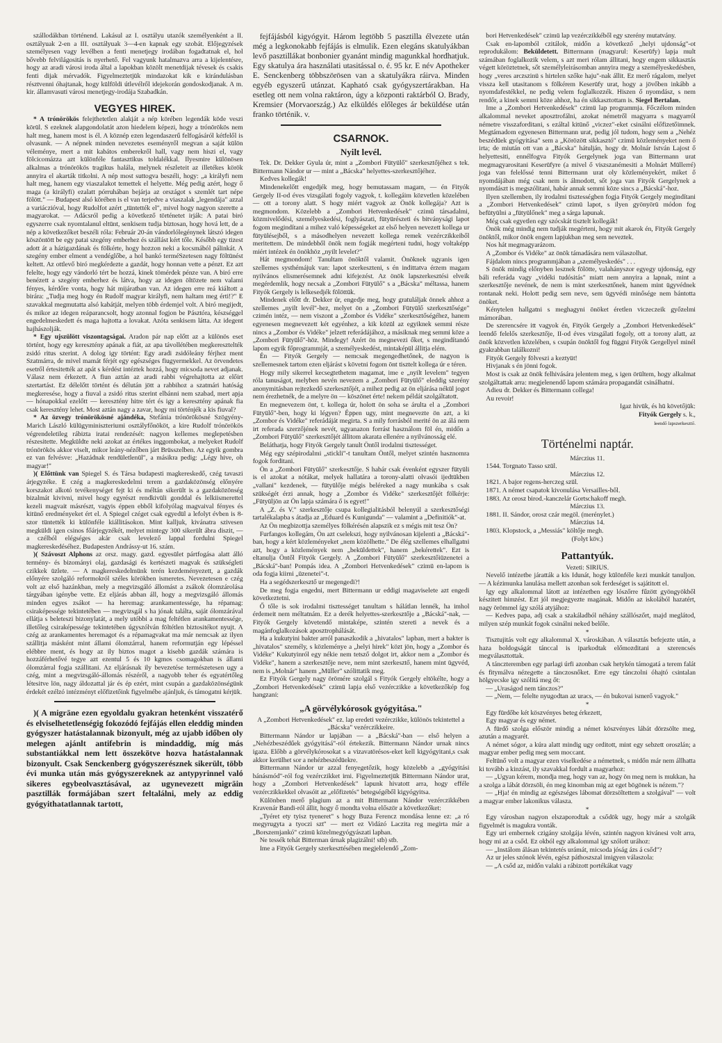szállodákban történend. Lakásul az I. osztályu utazók személyenként a II. osztályuak 2-en a III. osztályuak 3—4-en kapnak egy szobát. Előjegyzések személyesen vagy levélben a fenti menetjegy irodában fogadtatnak el, hol bővebb felvilágositás is nyerhető. Fel vagyunk hatalmazva arra a kijelentésre, hogy az aradi városi iroda által a lapokban közölt menetdijak tévesek és csakis fenti dijak mérvadók. Figyelmeztetjük mindazokat kik e kirándulásban résztvenni óhajtanak, hogy külföldi útlevélről idejekorán gondoskodjanak. A m. kir. államvasuti városi menetjegy-irodája Szabadkán.
VEGYES HIREK.
* A trónörökös felejthetetlen alakját a nép körében legendák köde veszi körül. S ezeknek alapgondolatát azon hiedelem képezi, hogy a trónörökös nem halt meg, hanem most is él. A köznép ezen legendaszerű felfogásáról kétfelől is olvasunk. — A népnek minden nevezetes eseményről megvan a saját külön véleménye, mert a mit kabátos emberekről hall, vagy nem hiszi el, vagy fölcicomázza azt különféle fantasztikus toldalékkal. Ilyesmire különösen alkalmas a trónörökös tragikus halála, melynek részleteit az illetékes körök annyira el akarták titkolni. A nép most suttogva beszéli, hogy: „a királyfi nem halt meg, hanem egy viaszalakot temettek el helyette. Még pedig azért, hogy ő maga (a királyfi) ezalatt pórruhában bejárja az országot s szemlét tart népe fölött." — Budapest alsó körében is el van terjedve a viaszalak „legendája" azzal a variáczióval, hogy Rudolfot azért „tüntették el", mivel hogy nagyon szerette a magyarokat. — Adácsról pedig a következő történetet irják: A patai biró egyszerre csak nyomtalanul eltünt, senkisem tudja biztosan, hogy hová lett, de a nép a következőket beszéli róla: Február 20-án vándorlólegénynek látszó idegen köszöntött be egy patai szegény emberhez és szállást kért tőle. Később egy tizest adott át a házigazdának és fölkérte, hogy hozzon neki a kocsmából pálinkát. A szegény ember elment a vendéglőbe, a hol bankó terméSzetesen nagy föltünést keltett. Az ottlevő biró megkérdezte a gazdát, hogy honnan vette a pénzt. Ez azt felelte, hogy egy vándorló tért be hozzá, kinek tömérdek pénze van. A biró erre benézett a szegény emberhez és látva, hogy az idegen öltözete nem valami fényes, kérdőre vonta, hogy hát mijáratban van. Az idegen erre reá kiáltott a birára: „Tudja meg hogy én Rudolf magyar királyfi, nem haltam meg érti!?" E szavakkal megmutatta alsó kabátját, melyen több érdemjel volt. A biró megijedt, és mikor az idegen reáparancsolt, hogy azonnal fogjon be Pásztóra, készséggel engedelmeskedett és maga hajtotta a lovakat. Azóta senkisem látta. Az idegent hajhászolják.
* Egy ujszülött viszontagságai. Aradon pár nap előtt az a különös eset történt, hogy egy keresztény apának a fiát, az apa távollétében megkeresztelték zsidó ritus szerint. A dolog igy történt: Egy aradi zsidóleány férjhez ment Szatmárra, de mivel mamát férjét egy egészséges fiugyermekkel. Az örvendetes esetről értesitették az apát s kérdést intéztek hozzá, hogy micsoda nevet adjanak. Válasz nem érkezett. A fiun aztán az aradi rabbi végrehajtotta az előirt szertartást. Ez délelőtt történt és délután jött a rabbihoz a szatmári hatóság megkeresése, hogy a fiuval a zsidó ritus szerint elbánni nem szabad, mert apja — hónapokkal ezelőtt — keresztény hitre tért és igy a keresztény apának fia csak keresztény lehet. Most aztán nagy a zavar, hogy mi történjék a kis fiuval?
* Az özvegy trónörökösné ajándéka, Stefánia trónörökösné Szögyény-Marich László külügyminiszteriumi osztályfőnököt, a kire Rudolf trónörökös végrendeletileg rábizta iratai rendezését: nagyon kellemes meglepetésben részesitette. Megküldte neki azokat az értékes inggombokat, a melyeket Rudolf trónörökös akkor viselt, mikor leány-nézőben járt Brüsszelben. Az egyik gombra ez van felvésve: „Hazádnak rendületlenül", a másikra pedig: „Légy hive, oh magyar!"
)( Előttünk van Spiegel S. és Társa budapesti magkereskedő, czég tavaszi árjegyzéke. E czég a magkereskedelmi terem a gazdaközönség előnyére korszakot alkotó tevékenységet fejt ki és méltán sikerült is a gazdaközönség bizalmát kivivni, mivel hogy egyrészt rendkivüli gonddal és lelkiismerettel kezeli magvait másrészt, vagyis éppen ebből kifolyólag magvaival fényes és kitünő eredményeket ért el. A Spiegel czéget csak egyedül a lefolyt évben is 8-szor tüntették ki különféle kiállitásokon. Mint kalljuk, kivánatra szivesen megküldi igen csinos főárjegyzékét, melyet mintegy 300 sikerült ábra diszit, — a czélból elégséges akár csak levelező lappal fordulni Spiegel magkereskedéséhez. Budapesten Andrássy-ut 16. szám.
)( Szávoszt Alphons az orsz. magy. gazd. egyesület pártfogása alatt álló termény- és bizományi olaj, gazdasági és kertészeti magvak és szükségleti czikkek üzlete. — A magkereskedelmünk terén kezdeményezett, a gazdák előnyére szolgáló reformokról széles körökben ismeretes. Nevezetesen e czég volt az első hazánkban, mely a megvizsgáló állomást a zsákok ólomzárolása tárgyában igénybe vette. Ez eljárás abban áll, hogy a megvizsgáló állomás minden egyes zsákot — ha heremag: arankamentessége, ha répamag: csiraképessége tekintetében — megvizsgál s ha jónak találta, saját ólomzárával ellátja s beleteszi bizonylatát, a mely utóbbi a mag feltétlen arankamentessége, illetőleg csiraképessége tekintetében úgyszólván föltétlen biztositékot nyujt. A czég az arankamentes heremagot és a répamagvakat ma már nemcsak az ilyen szállitja másként mint állami ólomzárral, hanem reformutján egy lépéssel elébbre ment, és hogy az ily biztos magot a kisebb gazdák számára is hozzáférhetővé tegye azt ezentul 5 és 10 kgmos csomagokban is állami ólomzárral fogja szállitani. Az eljárásnak ily bevezetése természetesen ugy a czég, mint a megvizsgáló-állomás részéről, a nagyobb teher és egyatértőleg létesitve lön, nagy áldozattal jár és ép ezért, mint csupán a gazdaközönségünk érdekét ezélzó intézményt előfizetőink figyelmébe ajánljuk, és támogatni kérjük.
)( A migräne ezen egyoldalu gyakran hetenként visszatérő és elviselhetetlenségig fokozódó fejfájás ellen eleddig minden gyógyszer hatástalannak bizonyult, még az ujabb időben oly melegen ajánlt antifebrin is mindaddig, míg más substantiákkal nem lett összekötve hozva hatástalannak bizonyult. Csak Senckenberg gyógyszerésznek sikerült, több évi munka után más gyógyszereknek az antypyrinnel való sikeres egybeolvasztásával, az ugynevezett migräin pasztillák formájában szert feltalálni, mely az eddig gyógyithatatlannak tartott,
fejfájásból kigyógyit. Három legtöbb 5 pasztilla élvezete után még a legkonokabb fejfájás is elmulik. Ezen elegáns skatulyákban levő pasztillákat bonbonier gyanánt mindig magunkkal hordhatjuk. Egy skatulya ára használati utasitással o. é. 95 kr. E név Apotheker E. Senckenberg többszörösen van a skatulyákra ráirva. Minden egyéb egyszerű utánzat. Kapható csak gyógyszertárakban. Ha esetleg ott nem volna raktáron, úgy a központi raktárból O. Brady, Kremsier (Morvaország.) Az elküldés előleges ár beküldése után franko történik. v.
CSARNOK.
Nyilt levél.
Tek. Dr. Dekker Gyula úr, mint a „Zombori Fütyülő" szerkesztőjéhez s tek. Bittermann Nándor ur — mint a „Bácska" helyettes-szerkesztőjéhez.
Kedves kollegák!
Mindenekelőtt engedjék meg, hogy bemutassam magam, — én Fityók Gergely II-od éves vizsgálati fogoly vagyok, t. kollegáim közvetlen közelében — ott a torony alatt. S hogy miért vagyok az Önök kollegája? Azt is megmondom. Közelebb a „Zombori Hetvenkedések" czimü társadalmi, közmivelődési, személyeskedési, foglyászati, fütyürészeti és bitványsági lapot fogom megindítani a mihez való képességeket az első helyen nevezett kollega ur fütyülésejből, s a másodhelyen nevezett kollega remek vezérczikkeiből meritettem. De mindebből önök nem fogják megérteni tudni, hogy voltaképp miért intézek én önökhöz „nyilt levelet?"
Hát megmondom! Tanultam önöktől valamit. Önöknek ugyanis igen szellemes systhémájuk van: lapot szerkeszteni, s én indittatva érzem magam nyilvános elismerésemnek adni kifejezést. Az önök lapszerkesztési elveik megérdemlik, hogy necsak a „Zombori Fütyülő" s a „Bácska" méltassa, hanem Fityók Gergely is lelkesedjék fölöttük.
Mindenek előtt dr. Dekker úr, engedje meg, hogy gratuláljak önnek ahhoz a szellemes „nyilt levél"-hez, melyet ön a „Zombori Fütyülő szerkesztősége" czimén intéz, — nem viszont a „Zombor és Vidéke" szerkesztőségéhez, hanem egyenesen megnevezett két egyénhez, a kik közül az egyiknek semmi része nincs a „Zombor és Vidéke" jelzett referádájához, a másiknak meg semmi köze a „Zombori Fütyülő"-höz. Mindegy! Azért ön megnevezi őket, s megindítandó lapom egyik főprogrammját, a személyeskedést, mintaképül állitja elém.
Én — Fityók Gergely — nemcsak megengedhetőnek, de nagyon is szellemesnek tartom ezen eljárást s követni fogom önt tisztelt kollega úr e téren.
Hogy mily sikerrel kecsegtethetem magamat, ime e „nyilt levelem" tegyen róla tanuságot, melyben nevén nevezem a „Zombori Fütyülő" eleddig szerény anonymitásban rejtezkedő szerkesztőjét, a mihez pedig az ön eljárása nékül jogot nem érezhetnék, de a melyre ön — köszönet érte! nekem példát szolgáltatott.
En megnevezem önt, t. kollega úr, holott ön soha se árulta el a „Zombori Fütyülő"-ben, hogy ki légyen? Éppen ugy, mint megnevezte ön azt, a ki „Zombor és Vidéke" referádáját megirta. S a mily forrásból merité ön az álá nem irt referada szerzőjének nevét, ugyanazon forrást használom föl én, midőn a „Zombori Fütyülő" szerkesztőjét állitom akarata ellenére a nyilvánosság elé.
Beláthatja, hogy Fityók Gergely tanult Öntől irodalmi tisztességet.
Még egy szépirodalmi „stickli"-t tanultam Öntől, melyet szintén hasznomra fogok forditani.
Ön a „Zombori Fütyülő" szerkesztője. S habár csak évenként egyszer fütyüli is el azokat a nótákat, melyek hallatára a torony-alatti olvasói ijedtükben „vallani" kezdenek, — fütyülője mégis beléreked a nagy munkába s csak szükségét érzi annak, hogy a „Zombor és Vidéke" szerkesztőjét fölkérje: „Fütyüljön az Ön lapja számára ő is egyet!"
A „Z. és V." szerkesztője csupa kollegialitásból belenyúl a szerkesztőségi tartalékalapba s átadja az „Eduard és Kunigunda" — valamint a „Definitiók"-at.
Az Ön megbizottja személyes fölkérésén alapszik ez s mégis mit tesz Ön?
Furfangos kollegám, Ön azt cselekszi, hogy nyilvánosan kijelenti a „Bácská"-ban, hogy a kért közleményeket „nem közölhette." De élég szellemes elhallgatni azt, hogy a közlemények nem „beküldettek", hanem „bekérettek". Ezt is eltanulja Öntől Fityók Gergely. A „Zombori Fütyülő" szerkesztőiüzenetei a „Bácská"-ban! Pompás idea. A „Zombori Hetvenkedések" czimü en-lapom is oda fogja kiirni „üzenetei"-t.
Ha a segédszerkesztő ur megengedi?!
De meg fogja engedni, mert Bittermann ur eddigi magaviselete azt engedi következtetni.
Ő tőle is sok irodalmi tisztességet tanultam s hálátlan lennék, ha imhol érdemeit nem méltatnám. Ez a derék helyettes-szerkesztője a „Bácská"-nak, — Fityók Gergely követendő mintaképe, szintén szereti a nevek és a magánfoglalkozások aposztrophálását.
Ha a kukutyini bakter arról panaszkodik a „hivatalos" lapban, mert a bakter is „hivatalos" személy, s közleménye a „helyi hirek" közt jön, hogy a „Zombor és Vidéke" Kukutyinról egy nékie nem tetsző dolgot irt, akkor nem a „Zombor és Vidéke", hanem a szerkesztője neve, nem mint szerkesztő, hanem mint ügyvéd, nem is „Molnár" hanem „Müller" szólittatik meg.
Ez Fityók Gergely nagy örömére szolgál s Fityók Gergely eltökélte, hogy a „Zombori Hetvenkedések" czimü lapja első vezérczikke a következőkép fog hangzani:
„A görvélykórosok gyógyitása."
A „Zombori Hetvenkedések" ez. lap eredeti vezérczikke, különös tekintettel a „Bácska" vezérczikkeire.
Bittermann Nándor ur lapjában — a „Bácská"-ban — első helyen a „Nehézbeszédűek gyógyitásá"-ról értekezik. Bittermann Nándor urnak nincs igaza. Előbb a görvélykórosokat s a vizavatörésos-eket kell kigyógyitani,s csak akkor kerülhet sor a nehézbeszédüekre.
Bittermann Nándor ur azzal fenyegetőzik, hogy közelebb a „gyógyitási bánásmód"-ról fog vezérczikket irni. Figyelmeztetjük Bittermann Nándor urat, hogy a „Zombori Hetvenkedések" lapunk hivatott arra, hogy efféle vezérczikkekkel olvasóit az „előfizetés" betegségéből kigyógyitsa.
Különben merő plagium az a mit Bittermann Nándor vezérczikkében Kravenár Bandi-ról állit, hogy ő mondta volna először a következőket:
„Tyéret ety tyisz tyeneret" s hogy Buza Ferencz mondása lenne ez: „a ró megyrugyta a tyoczi szt" — mert ez Vidázó Laczita reg megirta már a „Borszemjankó" czimü közelmegyógyászati lapban.
Ne tessék tehát Bitterman úrnak plagizálni! stb) stb.
Ime a Fityók Gergely szerkesztésében megjelelendő „Zom-
bori Hetvenkedések" czimü lap vezérczikkéből egy szerény mutatvány.
Csak en-lapomból czitálok, midőn a következő „helyi ujdonság"-ot reprodukálom: Beküldetett. Bittermann (magyarul: Keserüfy) lapja mult számában foglalkozik velem, s azt meri rólam állitani, hogy engem sikkasztás végett köröztetnek, sőt személyleirásomban annyira megy a személyeskedésben, hogy „veres arczszinü s hirtelen szőke haju"-nak állit. Ez merő rágalom, melyet vissza kell utasitanom s fölkérem Keserüfy urat, hogy a jövőben inkább a nyomdafestékkel, ne pedig velem foglalkozzék. Hiszen ő nyomdász, s nem rendőr, a kinek semmi köze ahhoz, ha én sikkasztottam is. Siegel Bertalan.
Ime a „Zombori Hetvenkedések" czimü lap programmja. Főczélom minden alkalommal neveket aposztrofálni, azokat németről magyarra s magyarról németre visszaforditani, s ezáltal kitünő „viczez"-eket csinálni előfizetőimnek. Megtámadom egyenesen Bittermann urat, pedig jól tudom, hogy sem a „Nehéz beszédüek gyógyitása" sem a „Körözött sikkasztó" czimü közleményeket nem ő irta; de miután ott van a „Bácska" hátulján, hogy dr. Molnár István Lajost ő helyettesiti, ennélfogva Fityók Gergelynek joga van Bittermann urat megmagyarositani Keserüfyre (a mivel ő viszszanémesiti a Molnárt Müllerré) joga van felelőssé tenni Bittermann urat oly közleményekért, miket ő nyomdájában még csak nem is álmodott, sőt joga van Fityók Gergelynek a nyomdászt is megszólitani, habár annak semmi köze sincs a „Bácská"-hoz.
Ilyen szellemben, ily irodalmi tisztességben fogja Fityók Gergely megindítani a „Zombori Hetvenkedések" czimü lapot, s ilyen gyönyörü módon fog befütyülni a „fütyülőnek" meg a sárga lapunak.
Még csak egyetlen egy szócskát tisztelt kollegák!
Önök még mindig nem tudják megérteni, hogy mit akarok én, Fityók Gergely önöktől, mikor önök engem lapjukban meg sem neveztek.
Nos hát megmagyarázom.
A „Zombor és Vidéke" az önök támadására nem válaszolhat.
Fájdalom nincs programmjában a „személyeskedés" . . .
S önök mindig előnyben lesznek fölötte, valahányszor egyegy ujdonság, egy báli referáda vagy „vidéki tudósitás" miatt nem annyira a lapnak, mint a szerkesztője nevének, de nem is mint szerkesztőnek, hanem mint ügyvédnek rontanak neki. Holott pedig sem neve, sem ügyvédi minősége nem bántotta önöket.
Kénytelen hallgatni s meghagyni önöket éretlen viczeczeik győzelmi mámorában.
De szerencsére itt vagyok én, Fityók Gergely a „Zombori Hetvenkedések" leendő felelős szerkesztője, II-od éves vizsgálati fogoly, ott a torony alatt, az önök közvetlen közelében, s csupán önöktől fog függni Fityók Gergellyel minél gyakrabban találkozni!
Fityók Gergely fölveszi a keztyüt!
Hivjanak s én jönni fogok.
Most is csak az önök felhivására jelentem meg, s igen örültem, hogy alkalmat szolgáltattak arra: megjelenendő lapom számára propagandát csinálhatni.
Adieu dr. Dekker és Bittermann collega!
Au revoir!
Igaz hivük, és hü követőjük:
Fityók Gergely s. k.,
leendő lapszerkesztő.
Történelmi naptár.
Márczius 11.
1544. Torgnato Tasso szül.
Márczius 12.
1821. A bajor regens-herczeg szül.
1871. A német csapatok kivonulása Versailles-ből.
1883. Az orosz birod.-kanczelár Gortschakoff megh.
Márczius 13.
1881. II. Sándor, orosz czár megöl. (merénylet.)
Márczius 14.
1803. Klopstock, a „Messiás" költője megh.
(Folyt köv.)
Pattantyúk.
Vezeti: SIRIUS.
Nevelő intézetbe járatták a kis Idunát, hogy különféle kezi munkát tanuljon. — A kézimunka lanulása mellett azonban sok ferdeséget is sajátitott el.
Igy egy alkalommal látott az intézetben egy lószőrre fűzött gyöngyökből készitett himzést. Ezt jól megjegyezte magának. Midőn az iskolából hazatért, nagy örömmel így szólá atyjához:
— Kedves papa, adj csak a szakáladból néhány szállószőrt, majd meglátod, milyen szép munkát fogok csinálni neked belőle.
*
Tisztujitás volt egy alkalommal X. városkában. A választás befejezte után, a haza boldogságát tánccal is iparkodtak előmozditani a szerencsés megválasztottak.
A tánczteremben egy parlagi úrfi azonban csak hetykén támogatá a terem falát és fitymálva nézegette a tánczosnőket. Erre egy tánczolni óhajtó csintalan hölgyecske igy szólitá meg őt:
— „Uraságod nem tánczos?"
— „Nem, — felelte nyugodtan az uracs, — én bukovai ismerő vagyok."
*
Egy fürdőbe két köszvényes beteg érkezett,
Egy magyar és egy német.
A fürdő szolga először mindig a német köszvényes lábát dörzsölte meg, azután a magyarét.
A német sógor, a kúra alatt mindig ugy orditott, mint egy sebzett oroszlán; a magyar ember pedig meg sem moccant.
Feltünő volt a magyar ezen viselkedése a németnek, s midőn már nem állhatta ki tovább a kinzást, ily szavakkal fordult a magyarhoz:
— „Ugyan kérem, mondja meg, hogy van az, hogy ön meg nem is mukkan, ha a szolga a lábát dörzsöli, én meg kinomban mig az eget bögönek is nézem."?
— „Hja! én mindig az egészséges lábomat dörzsöltettem a szolgával" — volt a magyar ember lakonikus válasza.
*
Egy városban nagyon elszaporodtak a csődök ugy, hogy már a szolgák figyelmét is magukra vonták.
Egy uri embernek czigány szolgája lévén, szintén nagyon kivánesi volt arra, hogy mi az a csőd. Ez okból egy alkalommal igy szólott urához:
— „Instálom álásan tekintetés urámát, micsoda jóság ázs á csőd"?
Az ur jeles szónok lévén, egész páthoszszal imigyen válaszola:
— „A csőd az, midőn valaki a rábizott portékákat vagy